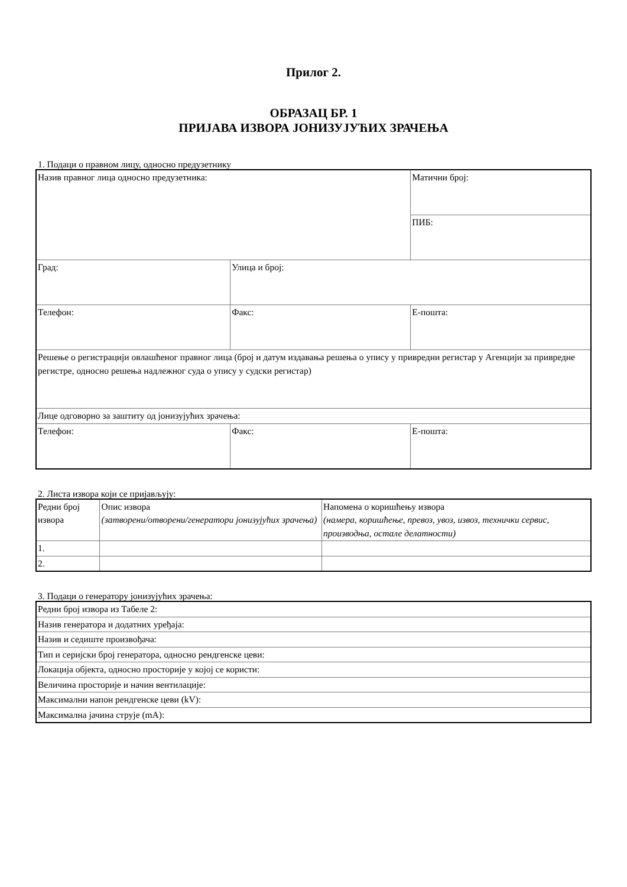Прилог 2.
ОБРАЗАЦ БР. 1
ПРИЈАВА ИЗВОРА ЈОНИЗУЈУЋИХ ЗРАЧЕЊА
1. Подаци о правном лицу, односно предузетнику
| Назив правног лица односно предузетника: | | Матични број: |
| | | ПИБ: |
| Град: | Улица и број: | |
| Телефон: | Факс: | Е-пошта: |
| Решење о регистрацији овлашћеног правног лица (број и датум издавања решења о упису у привредни регистар у Агенцији за привредне регистре, односно решења надлежног суда о упису у судски регистар) | | |
| Лице одговорно за заштиту од јонизујућих зрачења: | | |
| Телефон: | Факс: | Е-пошта: |
2. Листа извора који се пријављују:
| Редни број извора | Опис извора (затворени/отворени/генератори јонизујућих зрачења) | Напомена о коришћењу извора (намера, коришћење, превоз, увоз, извоз, технички сервис, производња, остале делатности) |
| 1. | | |
| 2. | | |
3. Подаци о генератору јонизујућих зрачења:
| Редни број извора из Табеле 2: |
| Назив генератора и додатних уређаја: |
| Назив и седиште произвођача: |
| Тип и серијски број генератора, односно рендгенске цеви: |
| Локација објекта, односно просторије у којој се користи: |
| Величина просторије и начин вентилације: |
| Максимални напон рендгенске цеви (kV): |
| Максимална јачина струје (mA): |